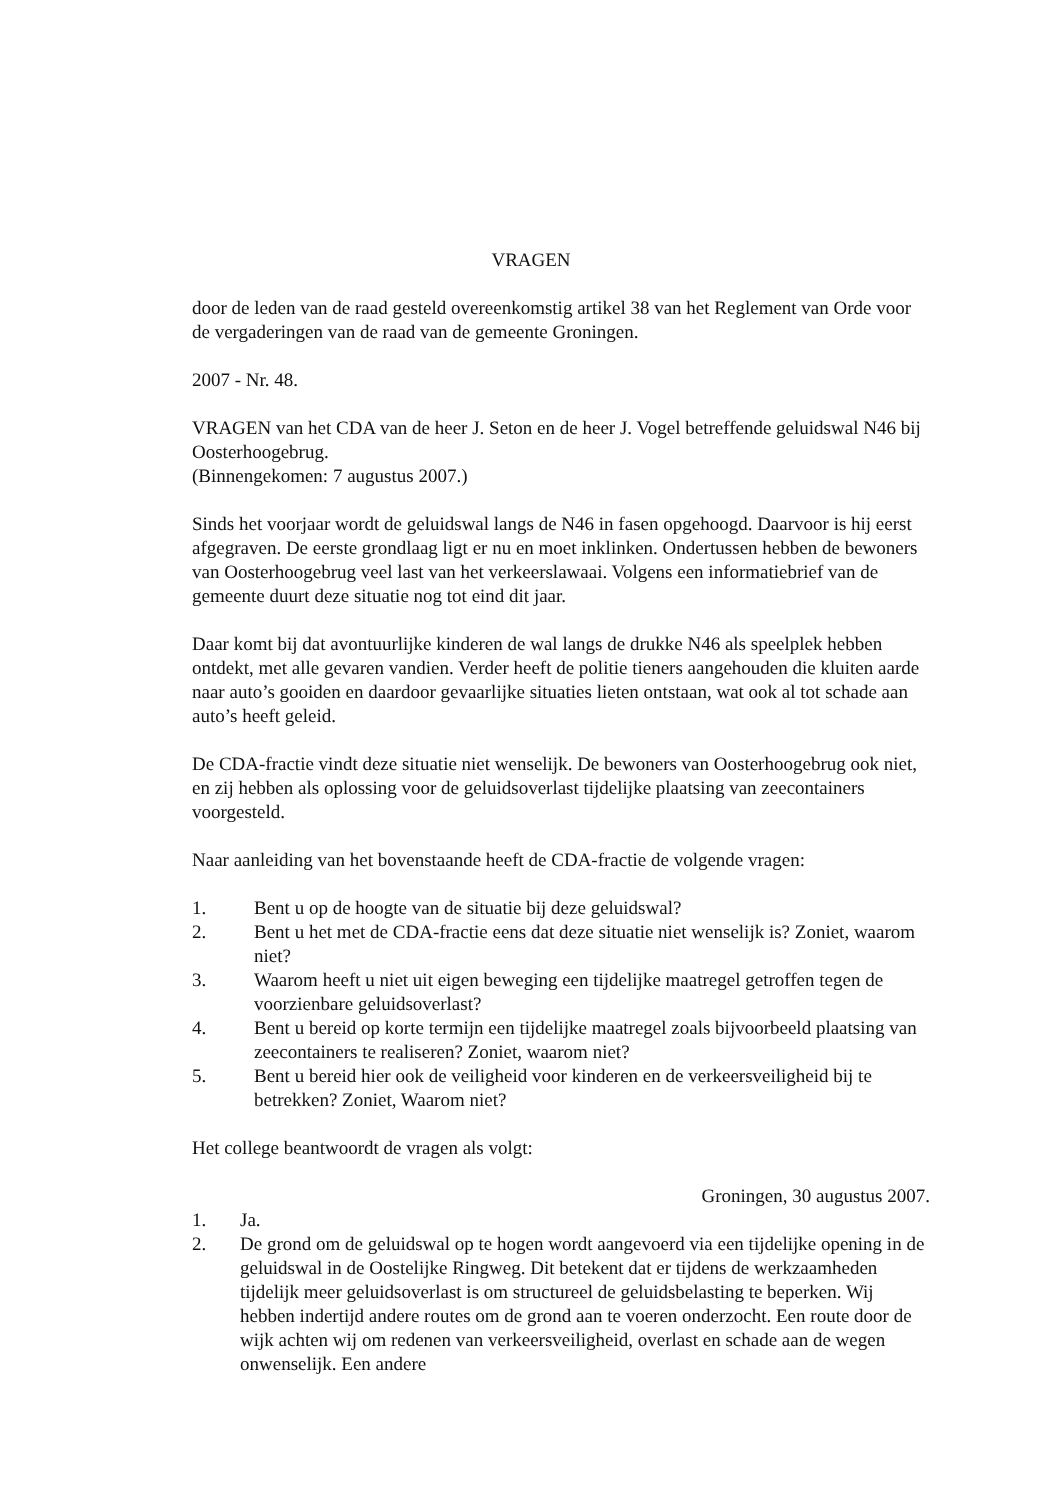VRAGEN
door de leden van de raad gesteld overeenkomstig artikel 38 van het Reglement van Orde voor de vergaderingen van de raad van de gemeente Groningen.
2007 - Nr. 48.
VRAGEN van het CDA van de heer J. Seton en de heer J. Vogel betreffende geluidswal N46 bij Oosterhoogebrug.
(Binnengekomen: 7 augustus 2007.)
Sinds het voorjaar wordt de geluidswal langs de N46 in fasen opgehoogd. Daarvoor is hij eerst afgegraven. De eerste grondlaag ligt er nu en moet inklinken. Ondertussen hebben de bewoners van Oosterhoogebrug veel last van het verkeerslawaai. Volgens een informatiebrief van de gemeente duurt deze situatie nog tot eind dit jaar.
Daar komt bij dat avontuurlijke kinderen de wal langs de drukke N46 als speelplek hebben ontdekt, met alle gevaren vandien. Verder heeft de politie tieners aangehouden die kluiten aarde naar auto’s gooiden en daardoor gevaarlijke situaties lieten ontstaan, wat ook al tot schade aan auto’s heeft geleid.
De CDA-fractie vindt deze situatie niet wenselijk. De bewoners van Oosterhoogebrug ook niet, en zij hebben als oplossing voor de geluidsoverlast tijdelijke plaatsing van zeecontainers voorgesteld.
Naar aanleiding van het bovenstaande heeft de CDA-fractie de volgende vragen:
1. Bent u op de hoogte van de situatie bij deze geluidswal?
2. Bent u het met de CDA-fractie eens dat deze situatie niet wenselijk is? Zoniet, waarom niet?
3. Waarom heeft u niet uit eigen beweging een tijdelijke maatregel getroffen tegen de voorzienbare geluidsoverlast?
4. Bent u bereid op korte termijn een tijdelijke maatregel zoals bijvoorbeeld plaatsing van zeecontainers te realiseren? Zoniet, waarom niet?
5. Bent u bereid hier ook de veiligheid voor kinderen en de verkeersveiligheid bij te betrekken? Zoniet, Waarom niet?
Het college beantwoordt de vragen als volgt:
Groningen, 30 augustus 2007.
1. Ja.
2. De grond om de geluidswal op te hogen wordt aangevoerd via een tijdelijke opening in de geluidswal in de Oostelijke Ringweg. Dit betekent dat er tijdens de werkzaamheden tijdelijk meer geluidsoverlast is om structureel de geluidsbelasting te beperken. Wij hebben indertijd andere routes om de grond aan te voeren onderzocht. Een route door de wijk achten wij om redenen van verkeersveiligheid, overlast en schade aan de wegen onwenselijk. Een andere